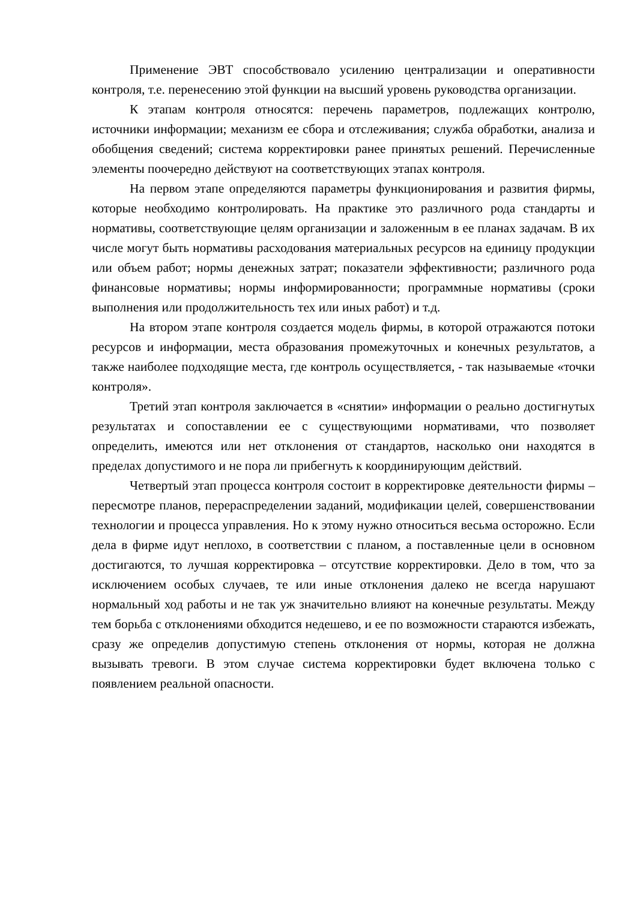Применение ЭВТ способствовало усилению централизации и оперативности контроля, т.е. перенесению этой функции на высший уровень руководства организации.
К этапам контроля относятся: перечень параметров, подлежащих контролю, источники информации; механизм ее сбора и отслеживания; служба обработки, анализа и обобщения сведений; система корректировки ранее принятых решений. Перечисленные элементы поочередно действуют на соответствующих этапах контроля.
На первом этапе определяются параметры функционирования и развития фирмы, которые необходимо контролировать. На практике это различного рода стандарты и нормативы, соответствующие целям организации и заложенным в ее планах задачам. В их числе могут быть нормативы расходования материальных ресурсов на единицу продукции или объем работ; нормы денежных затрат; показатели эффективности; различного рода финансовые нормативы; нормы информированности; программные нормативы (сроки выполнения или продолжительность тех или иных работ) и т.д.
На втором этапе контроля создается модель фирмы, в которой отражаются потоки ресурсов и информации, места образования промежуточных и конечных результатов, а также наиболее подходящие места, где контроль осуществляется, - так называемые «точки контроля».
Третий этап контроля заключается в «снятии» информации о реально достигнутых результатах и сопоставлении ее с существующими нормативами, что позволяет определить, имеются или нет отклонения от стандартов, насколько они находятся в пределах допустимого и не пора ли прибегнуть к координирующим действий.
Четвертый этап процесса контроля состоит в корректировке деятельности фирмы – пересмотре планов, перераспределении заданий, модификации целей, совершенствовании технологии и процесса управления. Но к этому нужно относиться весьма осторожно. Если дела в фирме идут неплохо, в соответствии с планом, а поставленные цели в основном достигаются, то лучшая корректировка – отсутствие корректировки. Дело в том, что за исключением особых случаев, те или иные отклонения далеко не всегда нарушают нормальный ход работы и не так уж значительно влияют на конечные результаты. Между тем борьба с отклонениями обходится недешево, и ее по возможности стараются избежать, сразу же определив допустимую степень отклонения от нормы, которая не должна вызывать тревоги. В этом случае система корректировки будет включена только с появлением реальной опасности.